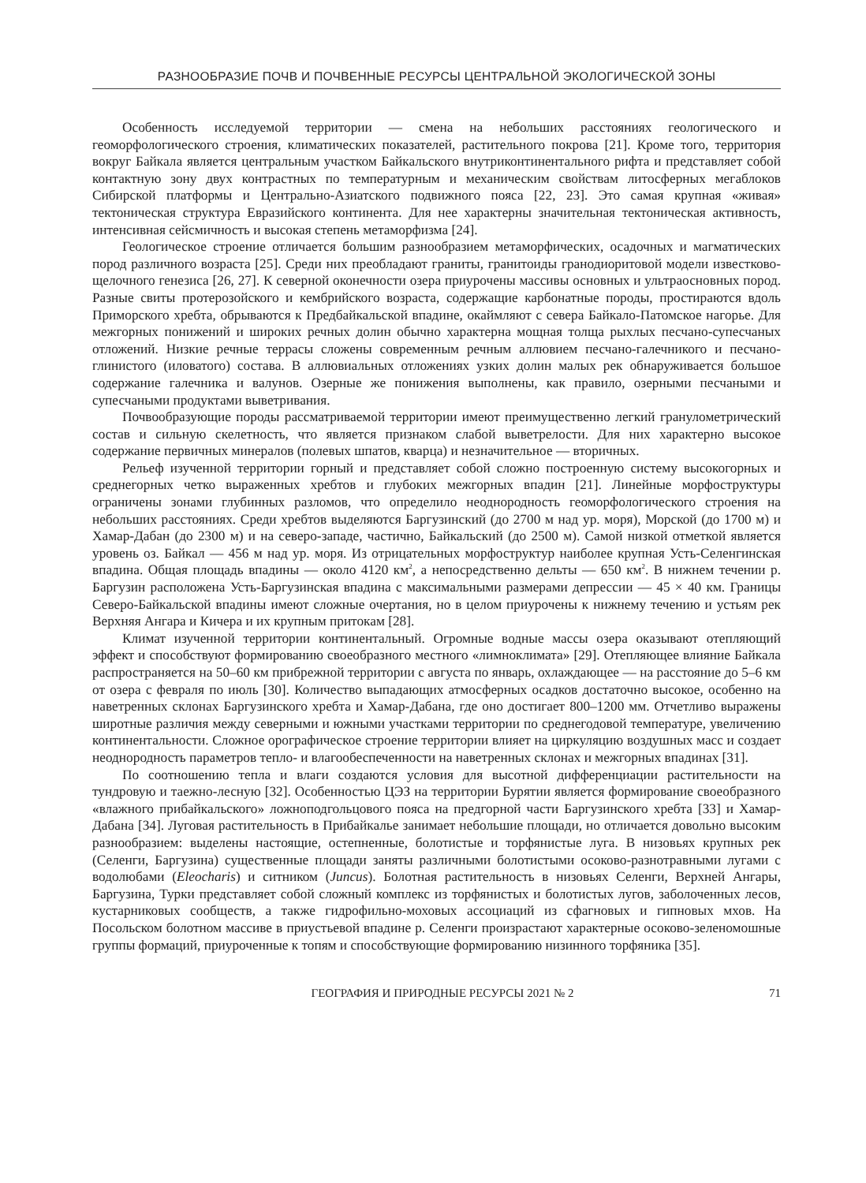РАЗНООБРАЗИЕ ПОЧВ И ПОЧВЕННЫЕ РЕСУРСЫ ЦЕНТРАЛЬНОЙ ЭКОЛОГИЧЕСКОЙ ЗОНЫ
Особенность исследуемой территории — смена на небольших расстояниях геологического и геоморфологического строения, климатических показателей, растительного покрова [21]. Кроме того, территория вокруг Байкала является центральным участком Байкальского внутриконтинентального рифта и представляет собой контактную зону двух контрастных по температурным и механическим свойствам литосферных мегаблоков Сибирской платформы и Центрально-Азиатского подвижного пояса [22, 23]. Это самая крупная «живая» тектоническая структура Евразийского континента. Для нее характерны значительная тектоническая активность, интенсивная сейсмичность и высокая степень метаморфизма [24].
Геологическое строение отличается большим разнообразием метаморфических, осадочных и магматических пород различного возраста [25]. Среди них преобладают граниты, гранитоиды гранодиоритовой модели известково-щелочного генезиса [26, 27]. К северной оконечности озера приурочены массивы основных и ультраосновных пород. Разные свиты протерозойского и кембрийского возраста, содержащие карбонатные породы, простираются вдоль Приморского хребта, обрываются к Предбайкальской впадине, окаймляют с севера Байкало-Патомское нагорье. Для межгорных понижений и широких речных долин обычно характерна мощная толща рыхлых песчано-супесчаных отложений. Низкие речные террасы сложены современным речным аллювием песчано-галечникого и песчано-глинистого (иловатого) состава. В аллювиальных отложениях узких долин малых рек обнаруживается большое содержание галечника и валунов. Озерные же понижения выполнены, как правило, озерными песчаными и супесчаными продуктами выветривания.
Почвообразующие породы рассматриваемой территории имеют преимущественно легкий гранулометрический состав и сильную скелетность, что является признаком слабой выветрелости. Для них характерно высокое содержание первичных минералов (полевых шпатов, кварца) и незначительное — вторичных.
Рельеф изученной территории горный и представляет собой сложно построенную систему высокогорных и среднегорных четко выраженных хребтов и глубоких межгорных впадин [21]. Линейные морфоструктуры ограничены зонами глубинных разломов, что определило неоднородность геоморфологического строения на небольших расстояниях. Среди хребтов выделяются Баргузинский (до 2700 м над ур. моря), Морской (до 1700 м) и Хамар-Дабан (до 2300 м) и на северо-западе, частично, Байкальский (до 2500 м). Самой низкой отметкой является уровень оз. Байкал — 456 м над ур. моря. Из отрицательных морфоструктур наиболее крупная Усть-Селенгинская впадина. Общая площадь впадины — около 4120 км<sup>2</sup>, а непосредственно дельты — 650 км<sup>2</sup>. В нижнем течении р. Баргузин расположена Усть-Баргузинская впадина с максимальными размерами депрессии — 45 × 40 км. Границы Северо-Байкальской впадины имеют сложные очертания, но в целом приурочены к нижнему течению и устьям рек Верхняя Ангара и Кичера и их крупным притокам [28].
Климат изученной территории континентальный. Огромные водные массы озера оказывают отепляющий эффект и способствуют формированию своеобразного местного «лимноклимата» [29]. Отепляющее влияние Байкала распространяется на 50–60 км прибрежной территории с августа по январь, охлаждающее — на расстояние до 5–6 км от озера с февраля по июль [30]. Количество выпадающих атмосферных осадков достаточно высокое, особенно на наветренных склонах Баргузинского хребта и Хамар-Дабана, где оно достигает 800–1200 мм. Отчетливо выражены широтные различия между северными и южными участками территории по среднегодовой температуре, увеличению континентальности. Сложное орографическое строение территории влияет на циркуляцию воздушных масс и создает неоднородность параметров тепло- и влагообеспеченности на наветренных склонах и межгорных впадинах [31].
По соотношению тепла и влаги создаются условия для высотной дифференциации растительности на тундровую и таежно-лесную [32]. Особенностью ЦЭЗ на территории Бурятии является формирование своеобразного «влажного прибайкальского» ложноподгольцового пояса на предгорной части Баргузинского хребта [33] и Хамар-Дабана [34]. Луговая растительность в Прибайкалье занимает небольшие площади, но отличается довольно высоким разнообразием: выделены настоящие, остепненные, болотистые и торфянистые луга. В низовьях крупных рек (Селенги, Баргузина) существенные площади заняты различными болотистыми осоково-разнотравными лугами с водолюбами (Eleocharis) и ситником (Juncus). Болотная растительность в низовьях Селенги, Верхней Ангары, Баргузина, Турки представляет собой сложный комплекс из торфянистых и болотистых лугов, заболоченных лесов, кустарниковых сообществ, а также гидрофильно-моховых ассоциаций из сфагновых и гипновых мхов. На Посольском болотном массиве в приустьевой впадине р. Селенги произрастают характерные осоково-зеленомошные группы формаций, приуроченные к топям и способствующие формированию низинного торфяника [35].
ГЕОГРАФИЯ И ПРИРОДНЫЕ РЕСУРСЫ 2021 № 2 71